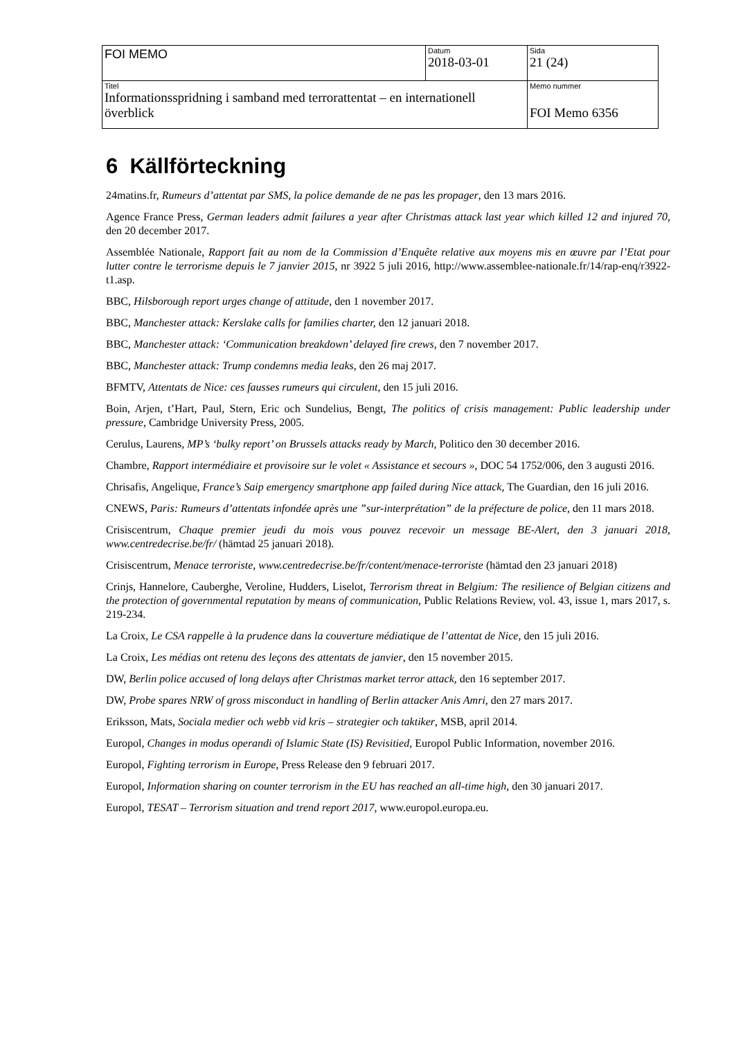| FOI MEMO | Datum 2018-03-01 | Sida 21 (24) |
| Titel Informationsspridning i samband med terrorattentat – en internationell överblick | | Memo nummer FOI Memo 6356 |
6 Källförteckning
24matins.fr, Rumeurs d’attentat par SMS, la police demande de ne pas les propager, den 13 mars 2016.
Agence France Press, German leaders admit failures a year after Christmas attack last year which killed 12 and injured 70, den 20 december 2017.
Assemblée Nationale, Rapport fait au nom de la Commission d’Enquête relative aux moyens mis en œuvre par l’Etat pour lutter contre le terrorisme depuis le 7 janvier 2015, nr 3922 5 juli 2016, http://www.assemblee-nationale.fr/14/rap-enq/r3922-t1.asp.
BBC, Hilsborough report urges change of attitude, den 1 november 2017.
BBC, Manchester attack: Kerslake calls for families charter, den 12 januari 2018.
BBC, Manchester attack: ‘Communication breakdown’ delayed fire crews, den 7 november 2017.
BBC, Manchester attack: Trump condemns media leaks, den 26 maj 2017.
BFMTV, Attentats de Nice: ces fausses rumeurs qui circulent, den 15 juli 2016.
Boin, Arjen, t’Hart, Paul, Stern, Eric och Sundelius, Bengt, The politics of crisis management: Public leadership under pressure, Cambridge University Press, 2005.
Cerulus, Laurens, MP’s ‘bulky report’ on Brussels attacks ready by March, Politico den 30 december 2016.
Chambre, Rapport intermédiaire et provisoire sur le volet « Assistance et secours », DOC 54 1752/006, den 3 augusti 2016.
Chrisafis, Angelique, France’s Saip emergency smartphone app failed during Nice attack, The Guardian, den 16 juli 2016.
CNEWS, Paris: Rumeurs d’attentats infondée après une ”sur-interprétation” de la préfecture de police, den 11 mars 2018.
Crisiscentrum, Chaque premier jeudi du mois vous pouvez recevoir un message BE-Alert, den 3 januari 2018, www.centredecrise.be/fr/ (hämtad 25 januari 2018).
Crisiscentrum, Menace terroriste, www.centredecrise.be/fr/content/menace-terroriste (hämtad den 23 januari 2018)
Crinjs, Hannelore, Cauberghe, Veroline, Hudders, Liselot, Terrorism threat in Belgium: The resilience of Belgian citizens and the protection of governmental reputation by means of communication, Public Relations Review, vol. 43, issue 1, mars 2017, s. 219-234.
La Croix, Le CSA rappelle à la prudence dans la couverture médiatique de l’attentat de Nice, den 15 juli 2016.
La Croix, Les médias ont retenu des leçons des attentats de janvier, den 15 november 2015.
DW, Berlin police accused of long delays after Christmas market terror attack, den 16 september 2017.
DW, Probe spares NRW of gross misconduct in handling of Berlin attacker Anis Amri, den 27 mars 2017.
Eriksson, Mats, Sociala medier och webb vid kris – strategier och taktiker, MSB, april 2014.
Europol, Changes in modus operandi of Islamic State (IS) Revisitied, Europol Public Information, november 2016.
Europol, Fighting terrorism in Europe, Press Release den 9 februari 2017.
Europol, Information sharing on counter terrorism in the EU has reached an all-time high, den 30 januari 2017.
Europol, TESAT – Terrorism situation and trend report 2017, www.europol.europa.eu.